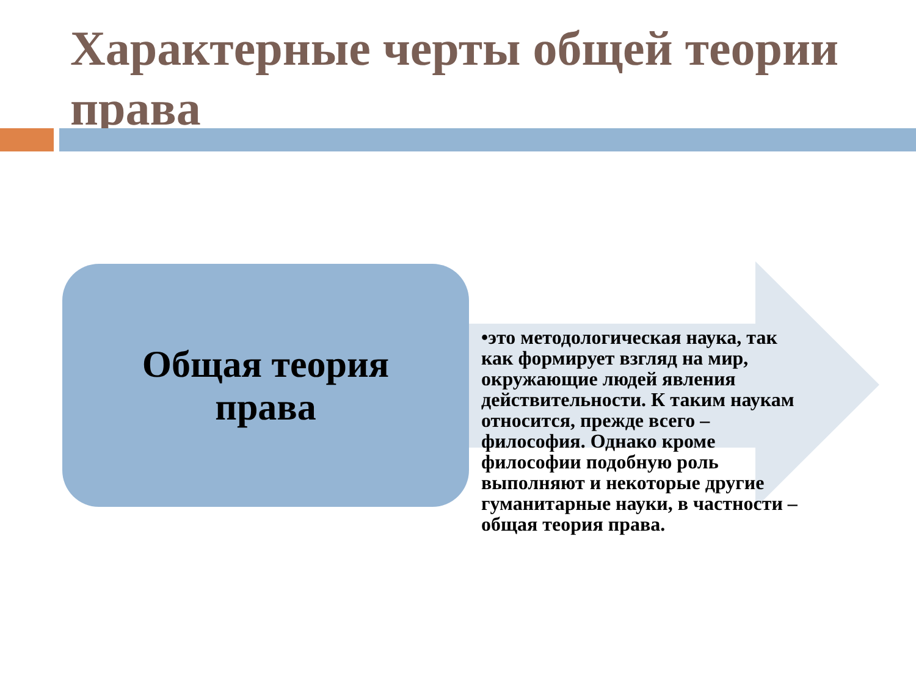Характерные черты общей теории права
Общая теория
права
•это методологическая наука, так как формирует взгляд на мир, окружающие людей явления действительности. К таким наукам относится, прежде всего – философия. Однако кроме философии подобную роль выполняют и некоторые другие гуманитарные науки, в частности – общая теория права.